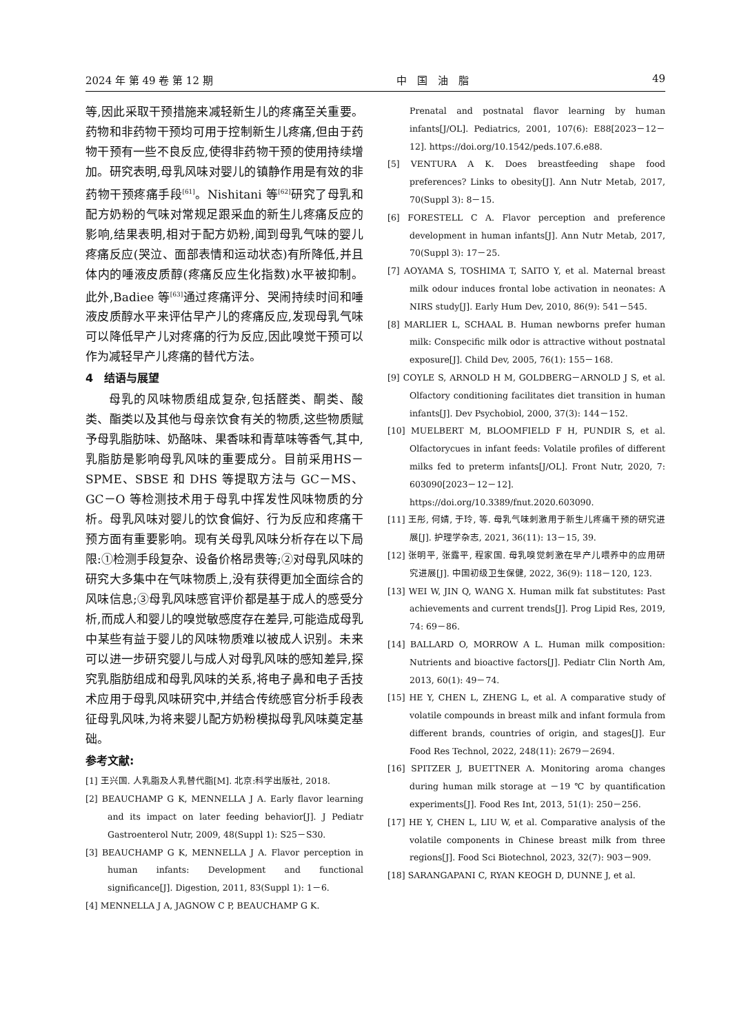2024 年 第 49 卷 第 12 期 中　国　油　脂 49
等,因此采取干预措施来减轻新生儿的疼痛至关重要。药物和非药物干预均可用于控制新生儿疼痛,但由于药物干预有一些不良反应,使得非药物干预的使用持续增加。研究表明,母乳风味对婴儿的镇静作用是有效的非药物干预疼痛手段<sup>[61]</sup>。Nishitani 等<sup>[62]</sup>研究了母乳和配方奶粉的气味对常规足跟采血的新生儿疼痛反应的影响,结果表明,相对于配方奶粉,闻到母乳气味的婴儿疼痛反应(哭泣、面部表情和运动状态)有所降低,并且体内的唾液皮质醇(疼痛反应生化指数)水平被抑制。此外,Badiee 等<sup>[63]</sup>通过疼痛评分、哭闹持续时间和唾液皮质醇水平来评估早产儿的疼痛反应,发现母乳气味可以降低早产儿对疼痛的行为反应,因此嗅觉干预可以作为减轻早产儿疼痛的替代方法。
4　结语与展望
母乳的风味物质组成复杂,包括醛类、酮类、酸类、酯类以及其他与母亲饮食有关的物质,这些物质赋予母乳脂肪味、奶酪味、果香味和青草味等香气,其中,乳脂肪是影响母乳风味的重要成分。目前采用HS－SPME、SBSE 和 DHS 等提取方法与 GC－MS、GC－O 等检测技术用于母乳中挥发性风味物质的分析。母乳风味对婴儿的饮食偏好、行为反应和疼痛干预方面有重要影响。现有关母乳风味分析存在以下局限:①检测手段复杂、设备价格昂贵等;②对母乳风味的研究大多集中在气味物质上,没有获得更加全面综合的风味信息;③母乳风味感官评价都是基于成人的感受分析,而成人和婴儿的嗅觉敏感度存在差异,可能造成母乳中某些有益于婴儿的风味物质难以被成人识别。未来可以进一步研究婴儿与成人对母乳风味的感知差异,探究乳脂肪组成和母乳风味的关系,将电子鼻和电子舌技术应用于母乳风味研究中,并结合传统感官分析手段表征母乳风味,为将来婴儿配方奶粉模拟母乳风味奠定基础。
参考文献:
[1] 王兴国. 人乳脂及人乳替代脂[M]. 北京:科学出版社, 2018.
[2] BEAUCHAMP G K, MENNELLA J A. Early flavor learning and its impact on later feeding behavior[J]. J Pediatr Gastroenterol Nutr, 2009, 48(Suppl 1): S25－S30.
[3] BEAUCHAMP G K, MENNELLA J A. Flavor perception in human infants: Development and functional significance[J]. Digestion, 2011, 83(Suppl 1): 1－6.
[4] MENNELLA J A, JAGNOW C P, BEAUCHAMP G K.
Prenatal and postnatal flavor learning by human infants[J/OL]. Pediatrics, 2001, 107(6): E88[2023－12－12]. https://doi.org/10.1542/peds.107.6.e88.
[5] VENTURA A K. Does breastfeeding shape food preferences? Links to obesity[J]. Ann Nutr Metab, 2017, 70(Suppl 3): 8－15.
[6] FORESTELL C A. Flavor perception and preference development in human infants[J]. Ann Nutr Metab, 2017, 70(Suppl 3): 17－25.
[7] AOYAMA S, TOSHIMA T, SAITO Y, et al. Maternal breast milk odour induces frontal lobe activation in neonates: A NIRS study[J]. Early Hum Dev, 2010, 86(9): 541－545.
[8] MARLIER L, SCHAAL B. Human newborns prefer human milk: Conspecific milk odor is attractive without postnatal exposure[J]. Child Dev, 2005, 76(1): 155－168.
[9] COYLE S, ARNOLD H M, GOLDBERG－ARNOLD J S, et al. Olfactory conditioning facilitates diet transition in human infants[J]. Dev Psychobiol, 2000, 37(3): 144－152.
[10] MUELBERT M, BLOOMFIELD F H, PUNDIR S, et al. Olfactorycues in infant feeds: Volatile profiles of different milks fed to preterm infants[J/OL]. Front Nutr, 2020, 7: 603090[2023－12－12]. https://doi.org/10.3389/fnut.2020.603090.
[11] 王彤, 何婧, 于玲, 等. 母乳气味刺激用于新生儿疼痛干预的研究进展[J]. 护理学杂志, 2021, 36(11): 13－15, 39.
[12] 张明平, 张露平, 程家国. 母乳嗅觉刺激在早产儿喂养中的应用研究进展[J]. 中国初级卫生保健, 2022, 36(9): 118－120, 123.
[13] WEI W, JIN Q, WANG X. Human milk fat substitutes: Past achievements and current trends[J]. Prog Lipid Res, 2019, 74: 69－86.
[14] BALLARD O, MORROW A L. Human milk composition: Nutrients and bioactive factors[J]. Pediatr Clin North Am, 2013, 60(1): 49－74.
[15] HE Y, CHEN L, ZHENG L, et al. A comparative study of volatile compounds in breast milk and infant formula from different brands, countries of origin, and stages[J]. Eur Food Res Technol, 2022, 248(11): 2679－2694.
[16] SPITZER J, BUETTNER A. Monitoring aroma changes during human milk storage at －19 ℃ by quantification experiments[J]. Food Res Int, 2013, 51(1): 250－256.
[17] HE Y, CHEN L, LIU W, et al. Comparative analysis of the volatile components in Chinese breast milk from three regions[J]. Food Sci Biotechnol, 2023, 32(7): 903－909.
[18] SARANGAPANI C, RYAN KEOGH D, DUNNE J, et al.